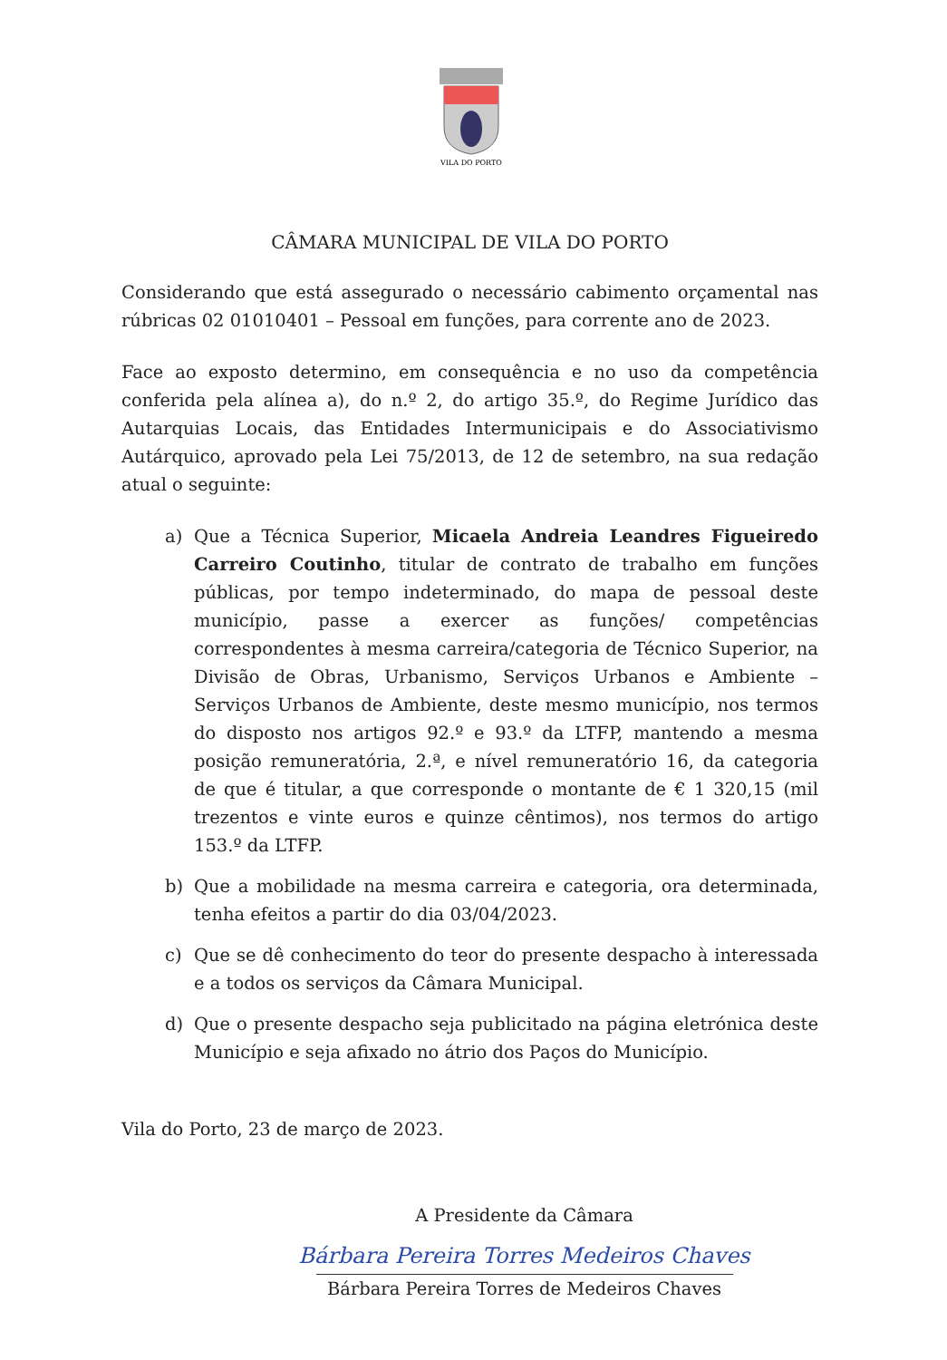VILA DO PORTO
CÂMARA MUNICIPAL DE VILA DO PORTO
Considerando que está assegurado o necessário cabimento orçamental nas rúbricas 02 01010401 – Pessoal em funções, para corrente ano de 2023.
Face ao exposto determino, em consequência e no uso da competência conferida pela alínea a), do n.º 2, do artigo 35.º, do Regime Jurídico das Autarquias Locais, das Entidades Intermunicipais e do Associativismo Autárquico, aprovado pela Lei 75/2013, de 12 de setembro, na sua redação atual o seguinte:
a) Que a Técnica Superior, Micaela Andreia Leandres Figueiredo Carreiro Coutinho, titular de contrato de trabalho em funções públicas, por tempo indeterminado, do mapa de pessoal deste município, passe a exercer as funções/ competências correspondentes à mesma carreira/categoria de Técnico Superior, na Divisão de Obras, Urbanismo, Serviços Urbanos e Ambiente – Serviços Urbanos de Ambiente, deste mesmo município, nos termos do disposto nos artigos 92.º e 93.º da LTFP, mantendo a mesma posição remuneratória, 2.ª, e nível remuneratório 16, da categoria de que é titular, a que corresponde o montante de € 1 320,15 (mil trezentos e vinte euros e quinze cêntimos), nos termos do artigo 153.º da LTFP.
b) Que a mobilidade na mesma carreira e categoria, ora determinada, tenha efeitos a partir do dia 03/04/2023.
c) Que se dê conhecimento do teor do presente despacho à interessada e a todos os serviços da Câmara Municipal.
d) Que o presente despacho seja publicitado na página eletrónica deste Município e seja afixado no átrio dos Paços do Município.
Vila do Porto, 23 de março de 2023.
A Presidente da Câmara
Bárbara Pereira Torres Medeiros Chaves
Bárbara Pereira Torres de Medeiros Chaves